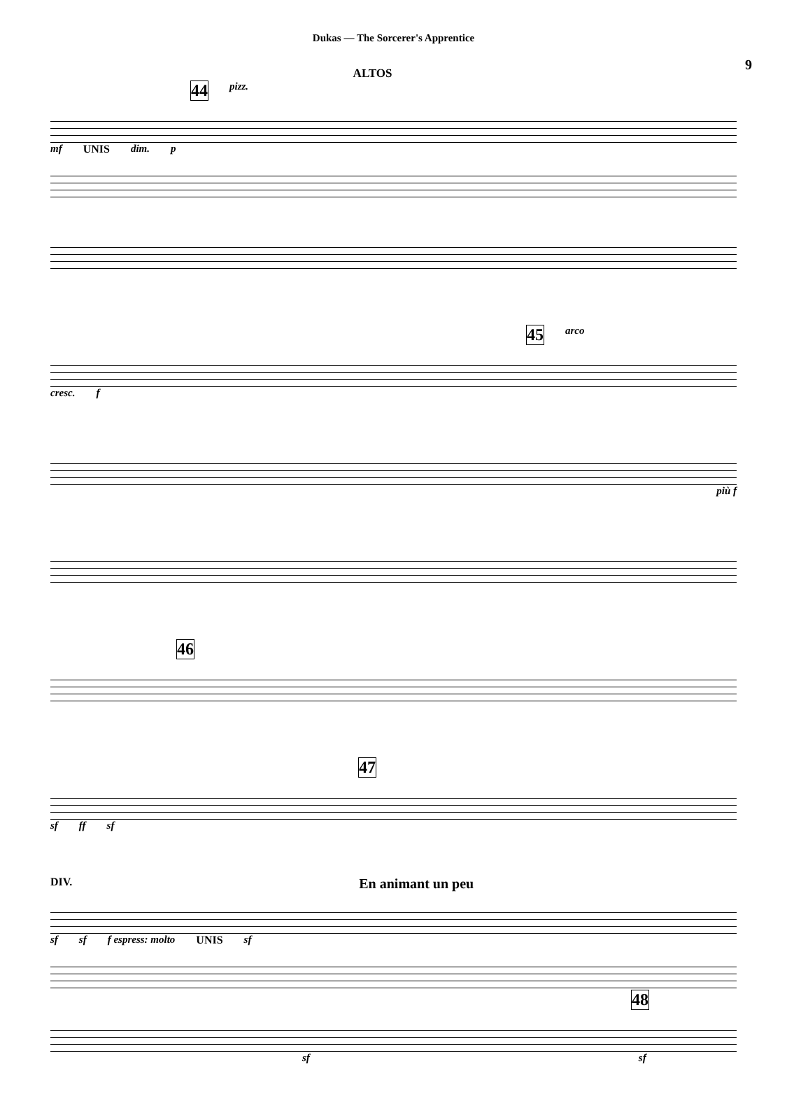Dukas — The Sorcerer's Apprentice
ALTOS
9
44 pizz.
mf UNIS dim. p
45 arco
cresc. f
più f
46
47
sf ff sf
DIV. En animant un peu
sf sf f espress: molto UNIS sf
48
sf sf